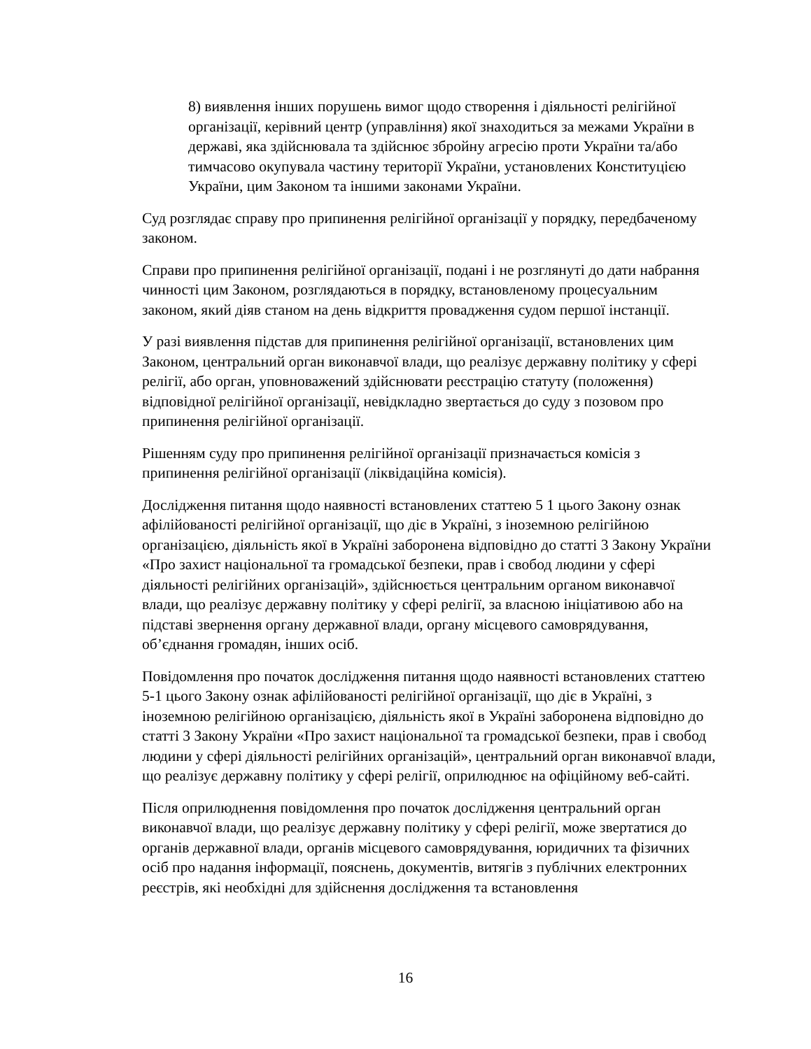8) виявлення інших порушень вимог щодо створення і діяльності релігійної організації, керівний центр (управління) якої знаходиться за межами України в державі, яка здійснювала та здійснює збройну агресію проти України та/або тимчасово окупувала частину території України, установлених Конституцією України, цим Законом та іншими законами України.
Суд розглядає справу про припинення релігійної організації у порядку, передбаченому законом.
Справи про припинення релігійної організації, подані і не розглянуті до дати набрання чинності цим Законом, розглядаються в порядку, встановленому процесуальним законом, який діяв станом на день відкриття провадження судом першої інстанції.
У разі виявлення підстав для припинення релігійної організації, встановлених цим Законом, центральний орган виконавчої влади, що реалізує державну політику у сфері релігії, або орган, уповноважений здійснювати реєстрацію статуту (положення) відповідної релігійної організації, невідкладно звертається до суду з позовом про припинення релігійної організації.
Рішенням суду про припинення релігійної організації призначається комісія з припинення релігійної організації (ліквідаційна комісія).
Дослідження питання щодо наявності встановлених статтею 5 1 цього Закону ознак афілійованості релігійної організації, що діє в Україні, з іноземною релігійною організацією, діяльність якої в Україні заборонена відповідно до статті 3 Закону України «Про захист національної та громадської безпеки, прав і свобод людини у сфері діяльності релігійних організацій», здійснюється центральним органом виконавчої влади, що реалізує державну політику у сфері релігії, за власною ініціативою або на підставі звернення органу державної влади, органу місцевого самоврядування, об’єднання громадян, інших осіб.
Повідомлення про початок дослідження питання щодо наявності встановлених статтею 5-1 цього Закону ознак афілійованості релігійної організації, що діє в Україні, з іноземною релігійною організацією, діяльність якої в Україні заборонена відповідно до статті 3 Закону України «Про захист національної та громадської безпеки, прав і свобод людини у сфері діяльності релігійних організацій», центральний орган виконавчої влади, що реалізує державну політику у сфері релігії, оприлюднює на офіційному веб-сайті.
Після оприлюднення повідомлення про початок дослідження центральний орган виконавчої влади, що реалізує державну політику у сфері релігії, може звертатися до органів державної влади, органів місцевого самоврядування, юридичних та фізичних осіб про надання інформації, пояснень, документів, витягів з публічних електронних реєстрів, які необхідні для здійснення дослідження та встановлення
16